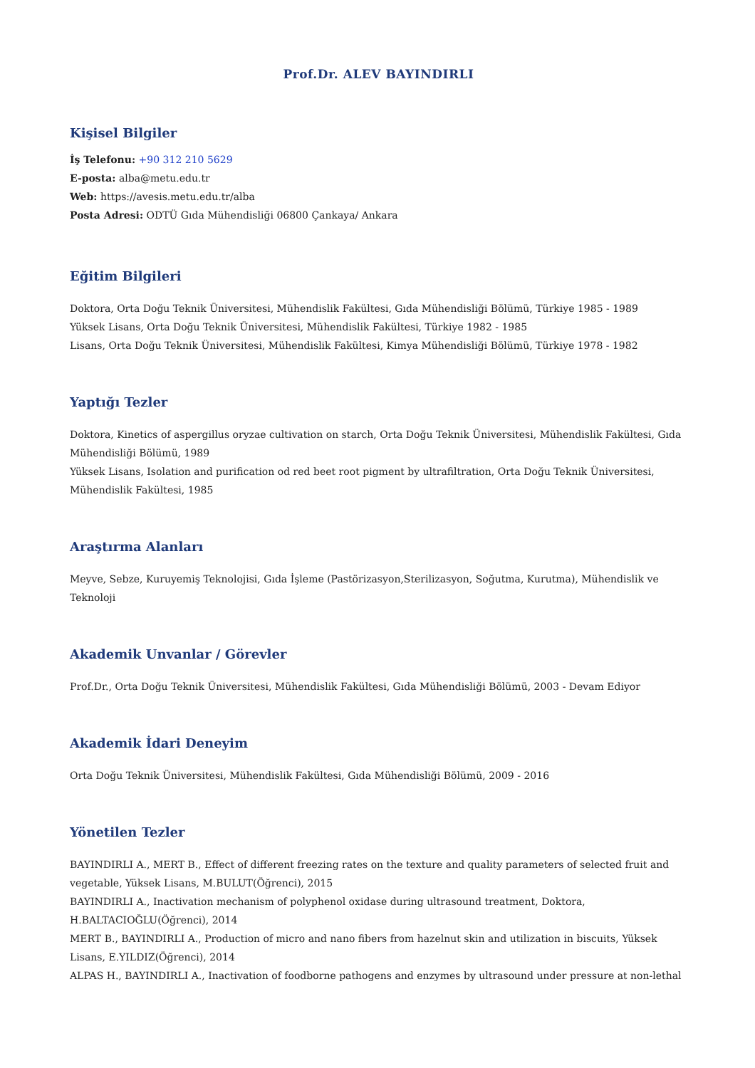Prof.Dr. ALEV BAYINDIRLI
Kişisel Bilgiler
İş Telefonu: +90 312 210 5629
E-posta: alba@metu.edu.tr
Web: https://avesis.metu.edu.tr/alba
Posta Adresi: ODTÜ Gıda Mühendisliği 06800 Çankaya/ Ankara
Eğitim Bilgileri
Doktora, Orta Doğu Teknik Üniversitesi, Mühendislik Fakültesi, Gıda Mühendisliği Bölümü, Türkiye 1985 - 1989
Yüksek Lisans, Orta Doğu Teknik Üniversitesi, Mühendislik Fakültesi, Türkiye 1982 - 1985
Lisans, Orta Doğu Teknik Üniversitesi, Mühendislik Fakültesi, Kimya Mühendisliği Bölümü, Türkiye 1978 - 1982
Yaptığı Tezler
Doktora, Kinetics of aspergillus oryzae cultivation on starch, Orta Doğu Teknik Üniversitesi, Mühendislik Fakültesi, Gıda Mühendisliği Bölümü, 1989
Yüksek Lisans, Isolation and purification od red beet root pigment by ultrafiltration, Orta Doğu Teknik Üniversitesi, Mühendislik Fakültesi, 1985
Araştırma Alanları
Meyve, Sebze, Kuruyemiş Teknolojisi, Gıda İşleme (Pastörizasyon,Sterilizasyon, Soğutma, Kurutma), Mühendislik ve Teknoloji
Akademik Unvanlar / Görevler
Prof.Dr., Orta Doğu Teknik Üniversitesi, Mühendislik Fakültesi, Gıda Mühendisliği Bölümü, 2003 - Devam Ediyor
Akademik İdari Deneyim
Orta Doğu Teknik Üniversitesi, Mühendislik Fakültesi, Gıda Mühendisliği Bölümü, 2009 - 2016
Yönetilen Tezler
BAYINDIRLI A., MERT B., Effect of different freezing rates on the texture and quality parameters of selected fruit and vegetable, Yüksek Lisans, M.BULUT(Öğrenci), 2015
BAYINDIRLI A., Inactivation mechanism of polyphenol oxidase during ultrasound treatment, Doktora, H.BALTACIOĞLU(Öğrenci), 2014
MERT B., BAYINDIRLI A., Production of micro and nano fibers from hazelnut skin and utilization in biscuits, Yüksek Lisans, E.YILDIZ(Öğrenci), 2014
ALPAS H., BAYINDIRLI A., Inactivation of foodborne pathogens and enzymes by ultrasound under pressure at non-lethal